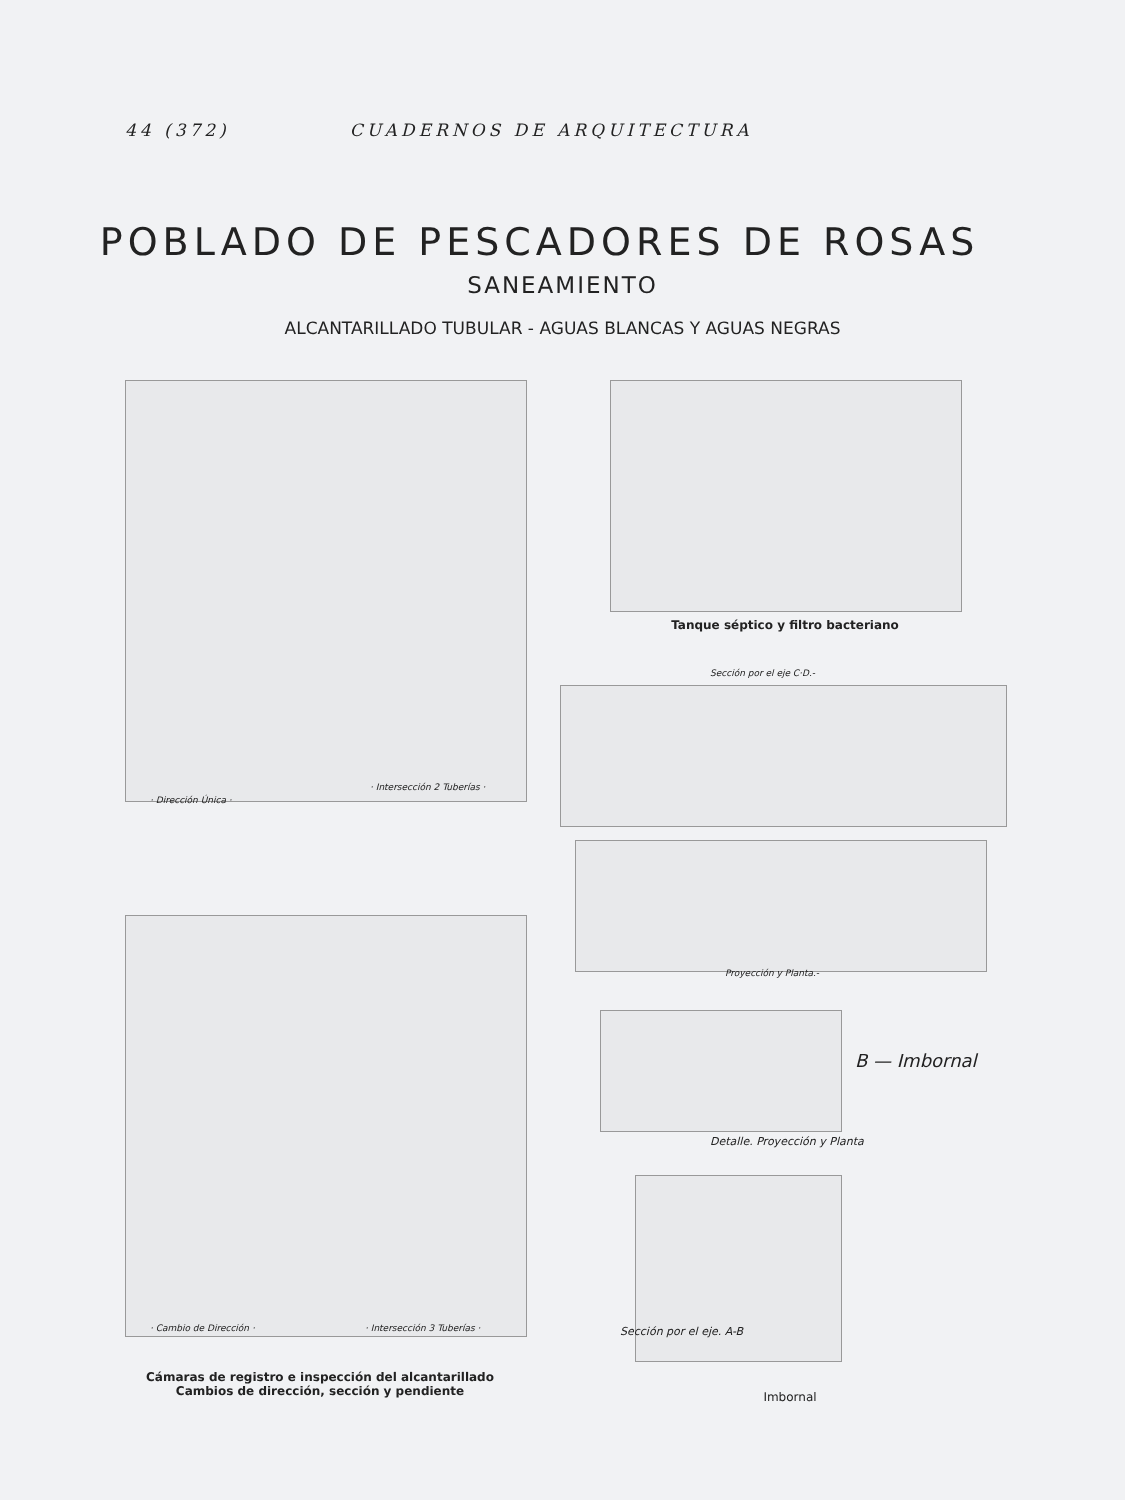44 (372) CUADERNOS DE ARQUITECTURA
POBLADO DE PESCADORES DE ROSAS
SANEAMIENTO
ALCANTARILLADO TUBULAR - AGUAS BLANCAS Y AGUAS NEGRAS
· Dirección Única ·
· Intersección 2 Tuberías ·
· Cambio de Dirección · · Intersección 3 Tuberías ·
Cámaras de registro e inspección del alcantarillado
Cambios de dirección, sección y pendiente
Tanque séptico y filtro bacteriano
Sección por el eje C·D.-
Proyección y Planta.-
B — Imbornal
Detalle. Proyección y Planta
Sección por el eje. A-B
Imbornal